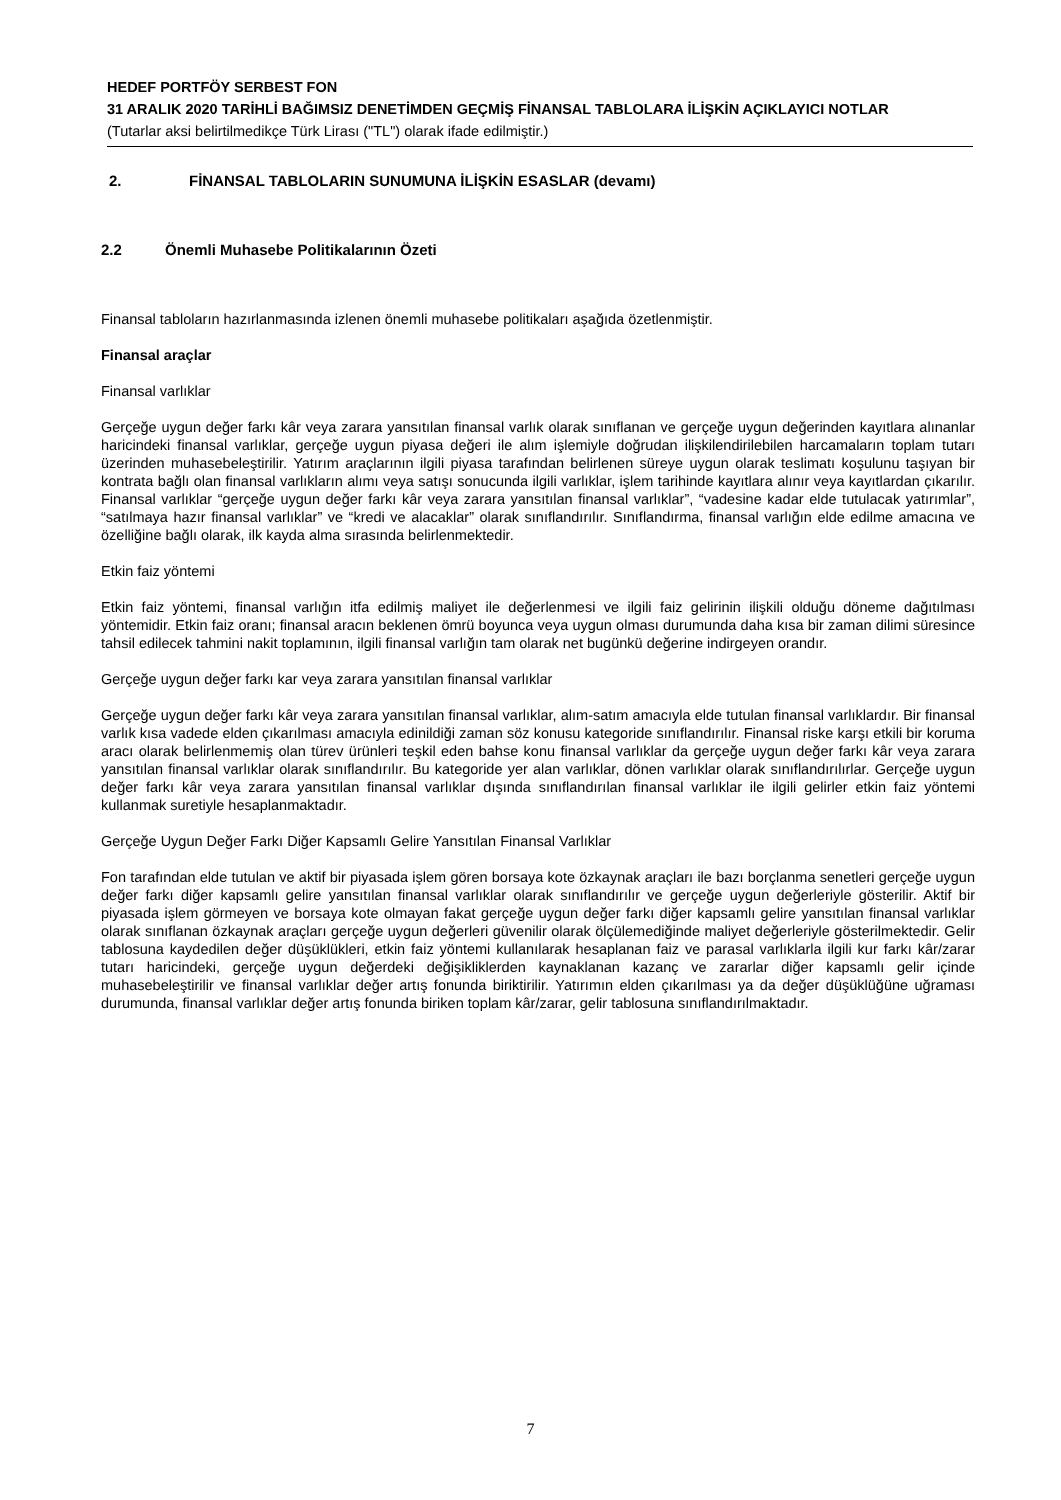HEDEF PORTFÖY SERBEST FON
31 ARALIK 2020 TARİHLİ BAĞIMSIZ DENETİMDEN GEÇMİŞ FİNANSAL TABLOLARA İLİŞKİN AÇIKLAYICI NOTLAR
(Tutarlar aksi belirtilmedikçe Türk Lirası ("TL") olarak ifade edilmiştir.)
2. FİNANSAL TABLOLARIN SUNUMUNA İLİŞKİN ESASLAR (devamı)
2.2 Önemli Muhasebe Politikalarının Özeti
Finansal tabloların hazırlanmasında izlenen önemli muhasebe politikaları aşağıda özetlenmiştir.
Finansal araçlar
Finansal varlıklar
Gerçeğe uygun değer farkı kâr veya zarara yansıtılan finansal varlık olarak sınıflanan ve gerçeğe uygun değerinden kayıtlara alınanlar haricindeki finansal varlıklar, gerçeğe uygun piyasa değeri ile alım işlemiyle doğrudan ilişkilendirilebilen harcamaların toplam tutarı üzerinden muhasebeleştirilir. Yatırım araçlarının ilgili piyasa tarafından belirlenen süreye uygun olarak teslimatı koşulunu taşıyan bir kontrata bağlı olan finansal varlıkların alımı veya satışı sonucunda ilgili varlıklar, işlem tarihinde kayıtlara alınır veya kayıtlardan çıkarılır. Finansal varlıklar “gerçeğe uygun değer farkı kâr veya zarara yansıtılan finansal varlıklar”, “vadesine kadar elde tutulacak yatırımlar”, “satılmaya hazır finansal varlıklar” ve “kredi ve alacaklar” olarak sınıflandırılır. Sınıflandırma, finansal varlığın elde edilme amacına ve özelliğine bağlı olarak, ilk kayda alma sırasında belirlenmektedir.
Etkin faiz yöntemi
Etkin faiz yöntemi, finansal varlığın itfa edilmiş maliyet ile değerlenmesi ve ilgili faiz gelirinin ilişkili olduğu döneme dağıtılması yöntemidir. Etkin faiz oranı; finansal aracın beklenen ömrü boyunca veya uygun olması durumunda daha kısa bir zaman dilimi süresince tahsil edilecek tahmini nakit toplamının, ilgili finansal varlığın tam olarak net bugünkü değerine indirgeyen orandır.
Gerçeğe uygun değer farkı kar veya zarara yansıtılan finansal varlıklar
Gerçeğe uygun değer farkı kâr veya zarara yansıtılan finansal varlıklar, alım-satım amacıyla elde tutulan finansal varlıklardır. Bir finansal varlık kısa vadede elden çıkarılması amacıyla edinildiği zaman söz konusu kategoride sınıflandırılır. Finansal riske karşı etkili bir koruma aracı olarak belirlenmemiş olan türev ürünleri teşkil eden bahse konu finansal varlıklar da gerçeğe uygun değer farkı kâr veya zarara yansıtılan finansal varlıklar olarak sınıflandırılır. Bu kategoride yer alan varlıklar, dönen varlıklar olarak sınıflandırılırlar. Gerçeğe uygun değer farkı kâr veya zarara yansıtılan finansal varlıklar dışında sınıflandırılan finansal varlıklar ile ilgili gelirler etkin faiz yöntemi kullanmak suretiyle hesaplanmaktadır.
Gerçeğe Uygun Değer Farkı Diğer Kapsamlı Gelire Yansıtılan Finansal Varlıklar
Fon tarafından elde tutulan ve aktif bir piyasada işlem gören borsaya kote özkaynak araçları ile bazı borçlanma senetleri gerçeğe uygun değer farkı diğer kapsamlı gelire yansıtılan finansal varlıklar olarak sınıflandırılır ve gerçeğe uygun değerleriyle gösterilir. Aktif bir piyasada işlem görmeyen ve borsaya kote olmayan fakat gerçeğe uygun değer farkı diğer kapsamlı gelire yansıtılan finansal varlıklar olarak sınıflanan özkaynak araçları gerçeğe uygun değerleri güvenilir olarak ölçülemediğinde maliyet değerleriyle gösterilmektedir. Gelir tablosuna kaydedilen değer düşüklükleri, etkin faiz yöntemi kullanılarak hesaplanan faiz ve parasal varlıklarla ilgili kur farkı kâr/zarar tutarı haricindeki, gerçeğe uygun değerdeki değişikliklerden kaynaklanan kazanç ve zararlar diğer kapsamlı gelir içinde muhasebeleştirilir ve finansal varlıklar değer artış fonunda biriktirilir. Yatırımın elden çıkarılması ya da değer düşüklüğüne uğraması durumunda, finansal varlıklar değer artış fonunda biriken toplam kâr/zarar, gelir tablosuna sınıflandırılmaktadır.
7